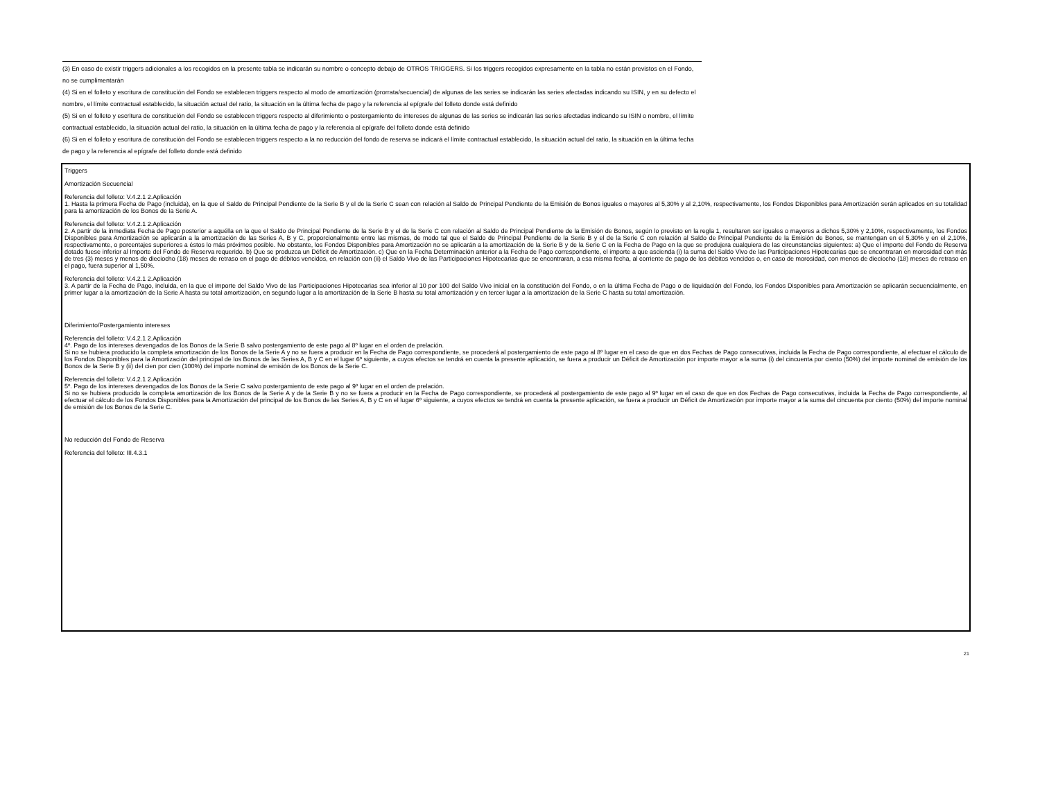(3) En caso de existir triggers adicionales a los recogidos en la presente tabla se indicarán su nombre o concepto debajo de OTROS TRIGGERS. Si los triggers recogidos expresamente en la tabla no están previstos en el Fondo, no se cumplimentarán
(4) Si en el folleto y escritura de constitución del Fondo se establecen triggers respecto al modo de amortización (prorrata/secuencial) de algunas de las series se indicarán las series afectadas indicando su ISIN, y en su defecto el nombre, el límite contractual establecido, la situación actual del ratio, la situación en la última fecha de pago y la referencia al epígrafe del folleto donde está definido
(5) Si en el folleto y escritura de constitución del Fondo se establecen triggers respecto al diferimiento o postergamiento de intereses de algunas de las series se indicarán las series afectadas indicando su ISIN o nombre, el límite contractual establecido, la situación actual del ratio, la situación en la última fecha de pago y la referencia al epígrafe del folleto donde está definido
(6) Si en el folleto y escritura de constitución del Fondo se establecen triggers respecto a la no reducción del fondo de reserva se indicará el límite contractual establecido, la situación actual del ratio, la situación en la última fecha de pago y la referencia al epígrafe del folleto donde está definido
Triggers
Amortización Secuencial
Referencia del folleto: V.4.2.1 2.Aplicación
1. Hasta la primera Fecha de Pago (incluida), en la que el Saldo de Principal Pendiente de la Serie B y el de la Serie C sean con relación al Saldo de Principal Pendiente de la Emisión de Bonos iguales o mayores al 5,30% y al 2,10%, respectivamente, los Fondos Disponibles para Amortización serán aplicados en su totalidad para la amortización de los Bonos de la Serie A.
Referencia del folleto: V.4.2.1 2.Aplicación
2. A partir de la inmediata Fecha de Pago posterior a aquélla en la que el Saldo de Principal Pendiente de la Serie B y el de la Serie C con relación al Saldo de Principal Pendiente de la Emisión de Bonos, según lo previsto en la regla 1, resultaren ser iguales o mayores a dichos 5,30% y 2,10%, respectivamente, los Fondos Disponibles para Amortización se aplicarán a la amortización de las Series A, B y C, proporcionalmente entre las mismas, de modo tal que el Saldo de Principal Pendiente de la Serie B y el de la Serie C con relación al Saldo de Principal Pendiente de la Emisión de Bonos, se mantengan en el 5,30% y en el 2,10%, respectivamente, o porcentajes superiores a éstos lo más próximos posible. No obstante, los Fondos Disponibles para Amortización no se aplicarán a la amortización de la Serie B y de la Serie C en la Fecha de Pago en la que se produjera cualquiera de las circunstancias siguientes: a) Que el importe del Fondo de Reserva dotado fuese inferior al Importe del Fondo de Reserva requerido. b) Que se produzca un Déficit de Amortización. c) Que en la Fecha Determinación anterior a la Fecha de Pago correspondiente, el importe a que ascienda (i) la suma del Saldo Vivo de las Participaciones Hipotecarias que se encontraran en morosidad con más de tres (3) meses y menos de dieciocho (18) meses de retraso en el pago de débitos vencidos, en relación con (ii) el Saldo Vivo de las Participaciones Hipotecarias que se encontraran, a esa misma fecha, al corriente de pago de los débitos vencidos o, en caso de morosidad, con menos de dieciocho (18) meses de retraso en el pago, fuera superior al 1,50%.
Referencia del folleto: V.4.2.1 2.Aplicación
3. A partir de la Fecha de Pago, incluida, en la que el importe del Saldo Vivo de las Participaciones Hipotecarias sea inferior al 10 por 100 del Saldo Vivo inicial en la constitución del Fondo, o en la última Fecha de Pago o de liquidación del Fondo, los Fondos Disponibles para Amortización se aplicarán secuencialmente, en primer lugar a la amortización de la Serie A hasta su total amortización, en segundo lugar a la amortización de la Serie B hasta su total amortización y en tercer lugar a la amortización de la Serie C hasta su total amortización.
Diferimiento/Postergamiento intereses
Referencia del folleto: V.4.2.1 2.Aplicación
4º. Pago de los intereses devengados de los Bonos de la Serie B salvo postergamiento de este pago al 8º lugar en el orden de prelación.
Si no se hubiera producido la completa amortización de los Bonos de la Serie A y no se fuera a producir en la Fecha de Pago correspondiente, se procederá al postergamiento de este pago al 8º lugar en el caso de que en dos Fechas de Pago consecutivas, incluida la Fecha de Pago correspondiente, al efectuar el cálculo de los Fondos Disponibles para la Amortización del principal de los Bonos de las Series A, B y C en el lugar 6º siguiente, a cuyos efectos se tendrá en cuenta la presente aplicación, se fuera a producir un Déficit de Amortización por importe mayor a la suma (i) del cincuenta por ciento (50%) del importe nominal de emisión de los Bonos de la Serie B y (ii) del cien por cien (100%) del importe nominal de emisión de los Bonos de la Serie C.
Referencia del folleto: V.4.2.1 2.Aplicación
5º. Pago de los intereses devengados de los Bonos de la Serie C salvo postergamiento de este pago al 9º lugar en el orden de prelación.
Si no se hubiera producido la completa amortización de los Bonos de la Serie A y de la Serie B y no se fuera a producir en la Fecha de Pago correspondiente, se procederá al postergamiento de este pago al 9º lugar en el caso de que en dos Fechas de Pago consecutivas, incluida la Fecha de Pago correspondiente, al efectuar el cálculo de los Fondos Disponibles para la Amortización del principal de los Bonos de las Series A, B y C en el lugar 6º siguiente, a cuyos efectos se tendrá en cuenta la presente aplicación, se fuera a producir un Déficit de Amortización por importe mayor a la suma del cincuenta por ciento (50%) del importe nominal de emisión de los Bonos de la Serie C.
No reducción del Fondo de Reserva
Referencia del folleto: III.4.3.1
21